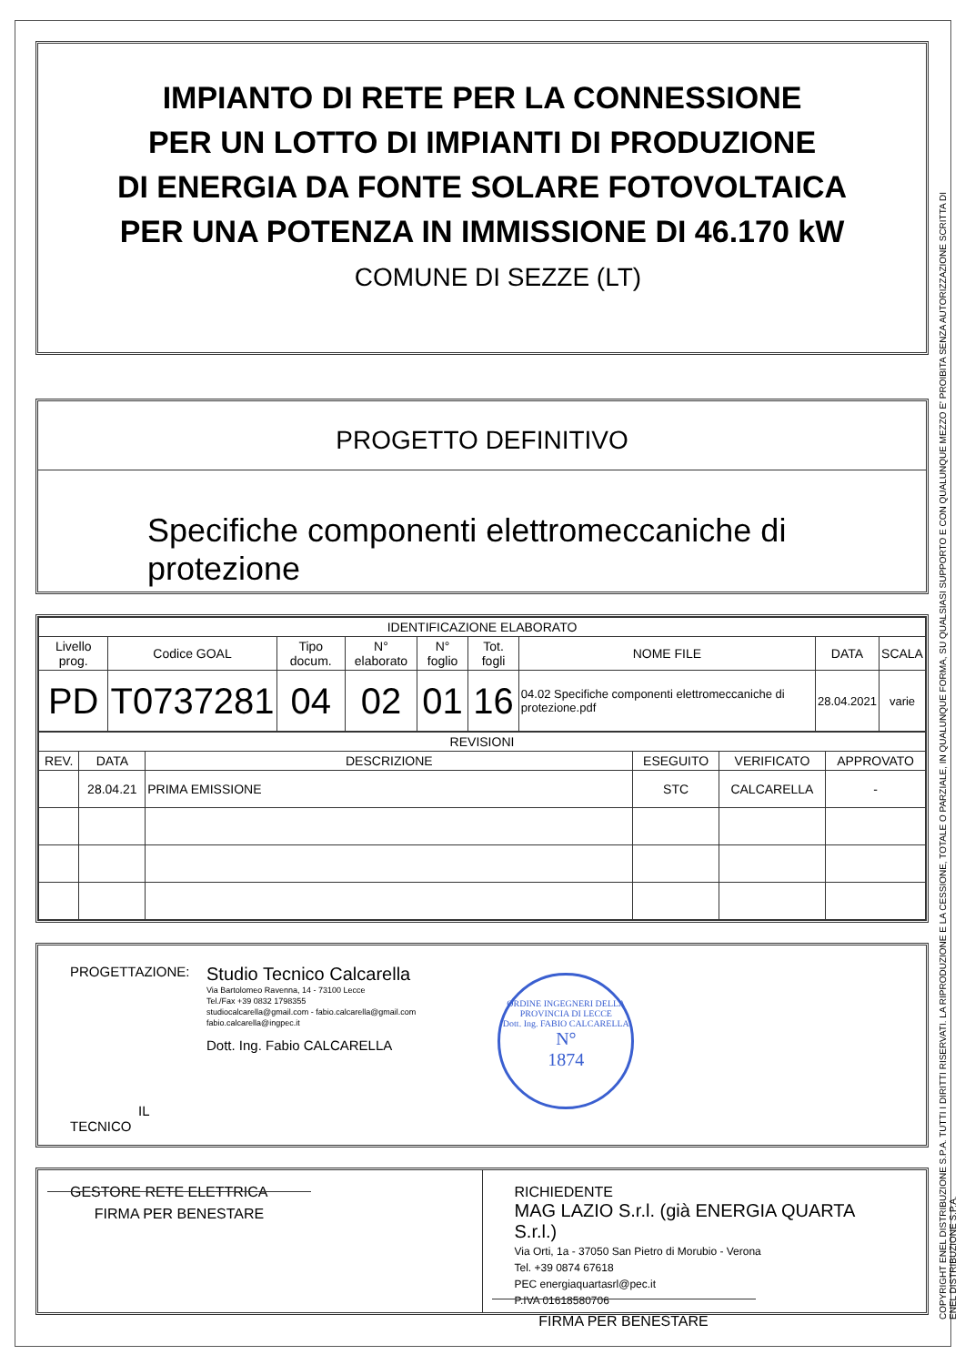IMPIANTO DI RETE PER LA CONNESSIONE
PER UN LOTTO DI IMPIANTI DI PRODUZIONE
DI ENERGIA DA FONTE SOLARE FOTOVOLTAICA
PER UNA POTENZA IN IMMISSIONE DI 46.170 kW
COMUNE DI SEZZE (LT)
PROGETTO DEFINITIVO
Specifiche componenti elettromeccaniche di protezione
| IDENTIFICAZIONE ELABORATO | | | | | | | | |
| --- | --- | --- | --- | --- | --- | --- | --- | --- |
| Livello prog. | Codice GOAL | Tipo docum. | N° elaborato | N° foglio | Tot. fogli | NOME FILE | DATA | SCALA |
| PD | T0737281 | 04 | 02 | 01 | 16 | 04.02 Specifiche componenti elettromeccaniche di protezione.pdf | 28.04.2021 | varie |
| REVISIONI | | | | | |
| --- | --- | --- | --- | --- | --- |
| REV. | DATA | DESCRIZIONE | ESEGUITO | VERIFICATO | APPROVATO |
| | 28.04.21 | PRIMA EMISSIONE | STC | CALCARELLA | - |
PROGETTAZIONE:
IL TECNICO
Studio Tecnico Calcarella
Via Bartolomeo Ravenna, 14 - 73100 Lecce
Tel./Fax +39 0832 1798355
studiocalcarella@gmail.com - fabio.calcarella@gmail.com
fabio.calcarella@ingpec.it
Dott. Ing. Fabio CALCARELLA
ORDINE INGEGNERI DELLA PROVINCIA DI LECCE
Dott. Ing. FABIO CALCARELLA
N°
1874
GESTORE RETE ELETTRICA
FIRMA PER BENESTARE
RICHIEDENTE
MAG LAZIO S.r.l. (già ENERGIA QUARTA S.r.l.)
Via Orti, 1a - 37050 San Pietro di Morubio - Verona
Tel. +39 0874 67618
PEC energiaquartasrl@pec.it
P.IVA 01618580706
FIRMA PER BENESTARE
COPYRIGHT ENEL DISTRIBUZIONE S.P.A. TUTTI I DIRITTI RISERVATI. LA RIPRODUZIONE E LA CESSIONE, TOTALE O PARZIALE, IN QUALUNQUE FORMA, SU QUALSIASI SUPPORTO E CON QUALUNQUE MEZZO E' PROIBITA SENZA AUTORIZZAZIONE SCRITTA DI ENEL DISTRIBUZIONE S.P.A.